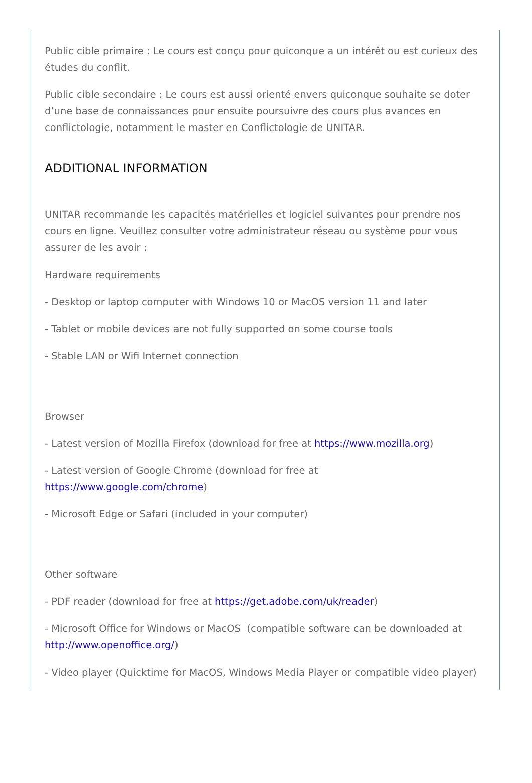Public cible primaire : Le cours est conçu pour quiconque a un intérêt ou est curieux des études du conflit.
Public cible secondaire : Le cours est aussi orienté envers quiconque souhaite se doter d’une base de connaissances pour ensuite poursuivre des cours plus avances en conflictologie, notamment le master en Conflictologie de UNITAR.
ADDITIONAL INFORMATION
UNITAR recommande les capacités matérielles et logiciel suivantes pour prendre nos cours en ligne. Veuillez consulter votre administrateur réseau ou système pour vous assurer de les avoir :
Hardware requirements
- Desktop or laptop computer with Windows 10 or MacOS version 11 and later
- Tablet or mobile devices are not fully supported on some course tools
- Stable LAN or Wifi Internet connection
Browser
- Latest version of Mozilla Firefox (download for free at https://www.mozilla.org)
- Latest version of Google Chrome (download for free at
https://www.google.com/chrome)
- Microsoft Edge or Safari (included in your computer)
Other software
- PDF reader (download for free at https://get.adobe.com/uk/reader)
- Microsoft Office for Windows or MacOS (compatible software can be downloaded at http://www.openoffice.org/)
- Video player (Quicktime for MacOS, Windows Media Player or compatible video player)